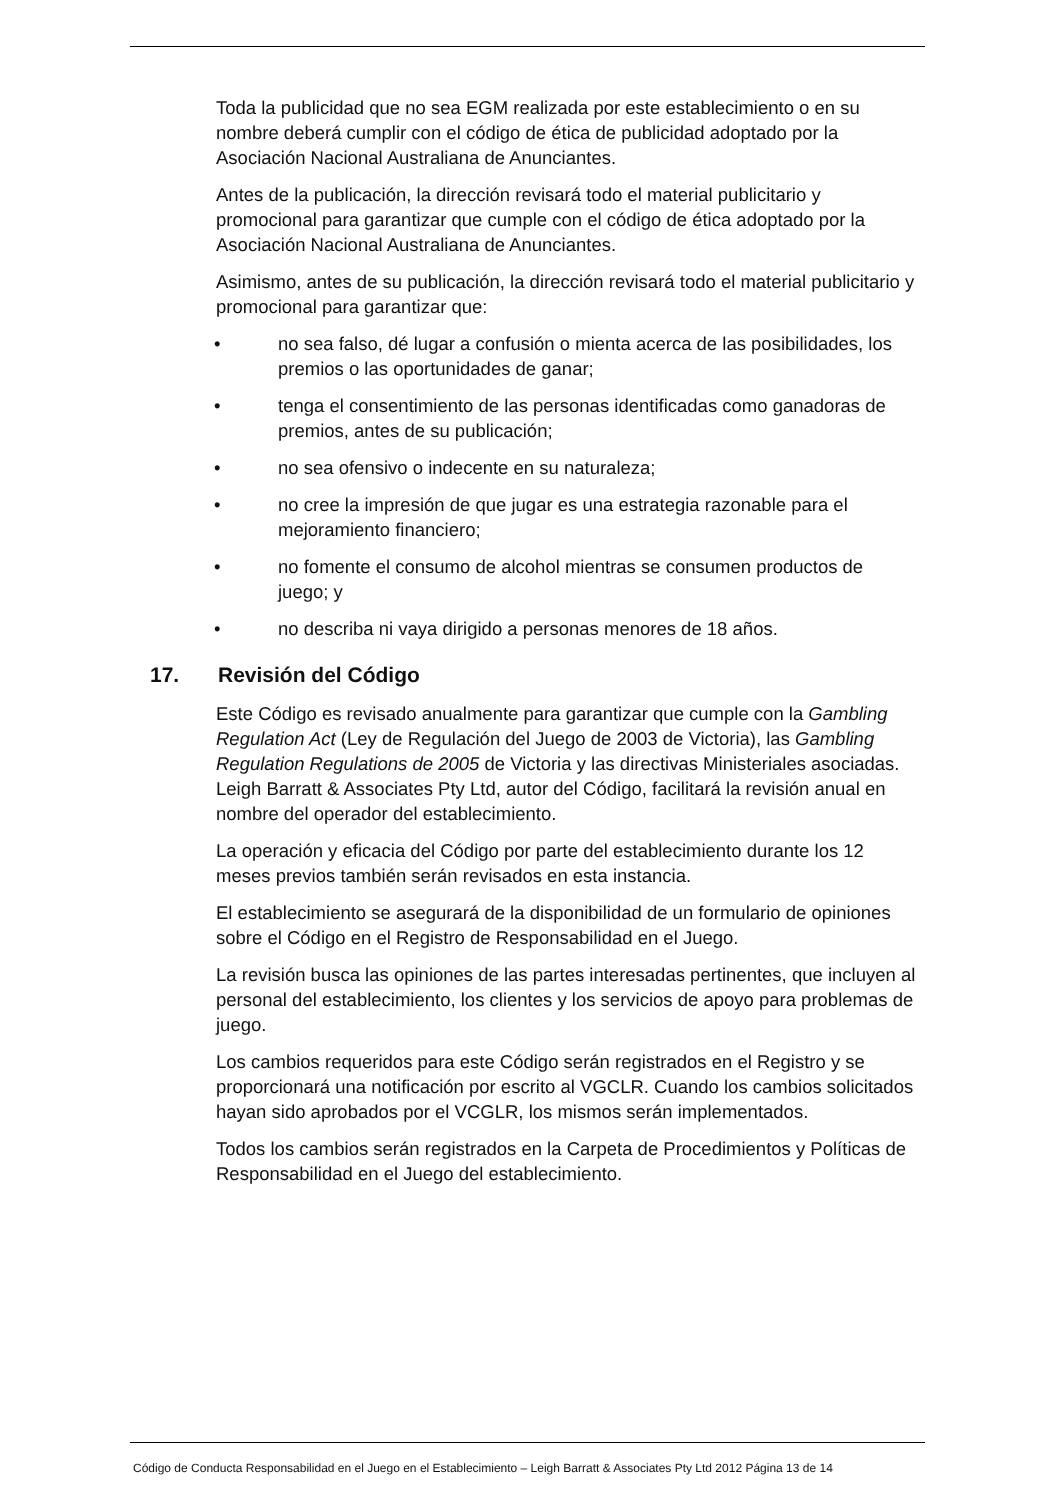Toda la publicidad que no sea EGM realizada por este establecimiento o en su nombre deberá cumplir con el código de ética de publicidad adoptado por la Asociación Nacional Australiana de Anunciantes.
Antes de la publicación, la dirección revisará todo el material publicitario y promocional para garantizar que cumple con el código de ética adoptado por la Asociación Nacional Australiana de Anunciantes.
Asimismo, antes de su publicación, la dirección revisará todo el material publicitario y promocional para garantizar que:
• no sea falso, dé lugar a confusión o mienta acerca de las posibilidades, los premios o las oportunidades de ganar;
• tenga el consentimiento de las personas identificadas como ganadoras de premios, antes de su publicación;
• no sea ofensivo o indecente en su naturaleza;
• no cree la impresión de que jugar es una estrategia razonable para el mejoramiento financiero;
• no fomente el consumo de alcohol mientras se consumen productos de juego; y
• no describa ni vaya dirigido a personas menores de 18 años.
17. Revisión del Código
Este Código es revisado anualmente para garantizar que cumple con la Gambling Regulation Act (Ley de Regulación del Juego de 2003 de Victoria), las Gambling Regulation Regulations de 2005 de Victoria y las directivas Ministeriales asociadas. Leigh Barratt & Associates Pty Ltd, autor del Código, facilitará la revisión anual en nombre del operador del establecimiento.
La operación y eficacia del Código por parte del establecimiento durante los 12 meses previos también serán revisados en esta instancia.
El establecimiento se asegurará de la disponibilidad de un formulario de opiniones sobre el Código en el Registro de Responsabilidad en el Juego.
La revisión busca las opiniones de las partes interesadas pertinentes, que incluyen al personal del establecimiento, los clientes y los servicios de apoyo para problemas de juego.
Los cambios requeridos para este Código serán registrados en el Registro y se proporcionará una notificación por escrito al VGCLR. Cuando los cambios solicitados hayan sido aprobados por el VCGLR, los mismos serán implementados.
Todos los cambios serán registrados en la Carpeta de Procedimientos y Políticas de Responsabilidad en el Juego del establecimiento.
Código de Conducta Responsabilidad en el Juego en el Establecimiento – Leigh Barratt & Associates Pty Ltd 2012 Página 13 de 14